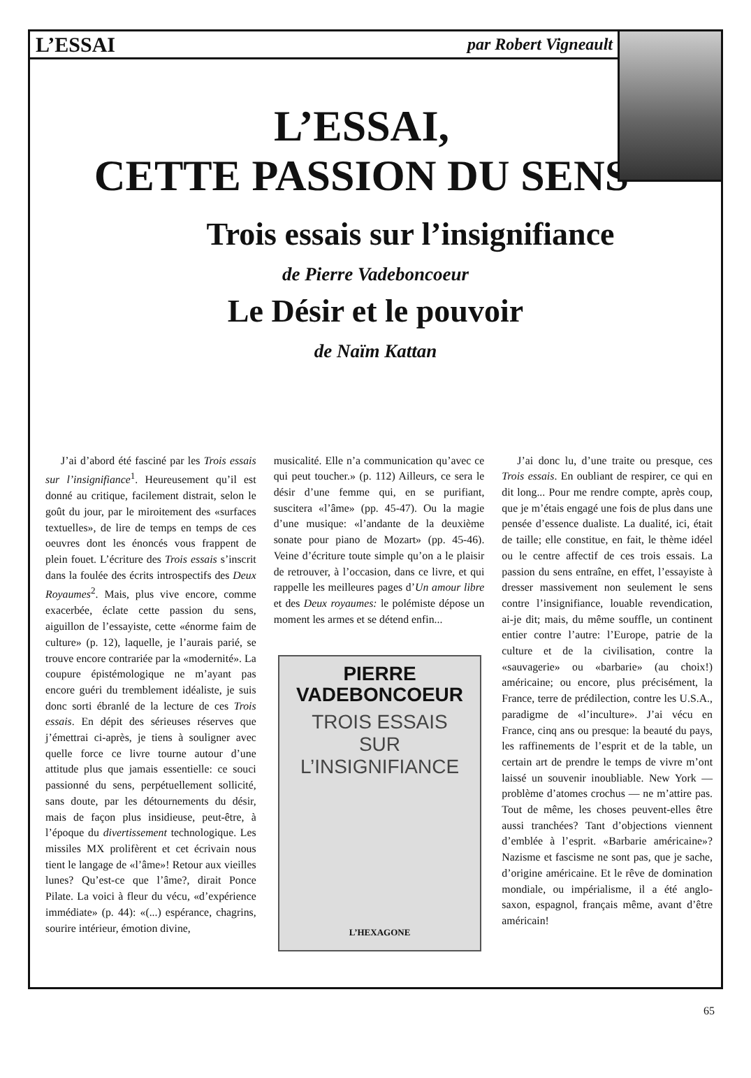L’ESSAI par Robert Vigneault
L’ESSAI,
CETTE PASSION DU SENS
Trois essais sur l’insignifiance
de Pierre Vadeboncoeur
Le Désir et le pouvoir
de Naïm Kattan
J’ai d’abord été fasciné par les Trois essais sur l’insignifiance<sup>1</sup>. Heureusement qu’il est donné au critique, facilement distrait, selon le goût du jour, par le miroitement des «surfaces textuelles», de lire de temps en temps de ces oeuvres dont les énoncés vous frappent de plein fouet. L’écriture des Trois essais s’inscrit dans la foulée des écrits introspectifs des Deux Royaumes<sup>2</sup>. Mais, plus vive encore, comme exacerbée, éclate cette passion du sens, aiguillon de l’essayiste, cette «énorme faim de culture» (p. 12), laquelle, je l’aurais parié, se trouve encore contrariée par la «modernité». La coupure épistémologique ne m’ayant pas encore guéri du tremblement idéaliste, je suis donc sorti ébranlé de la lecture de ces Trois essais. En dépit des sérieuses réserves que j’émettrai ci-après, je tiens à souligner avec quelle force ce livre tourne autour d’une attitude plus que jamais essentielle: ce souci passionné du sens, perpétuellement sollicité, sans doute, par les détournements du désir, mais de façon plus insidieuse, peut-être, à l’époque du divertissement technologique. Les missiles MX prolifèrent et cet écrivain nous tient le langage de «l’âme»! Retour aux vieilles lunes? Qu’est-ce que l’âme?, dirait Ponce Pilate. La voici à fleur du vécu, «d’expérience immédiate» (p. 44): «(...) espérance, chagrins, sourire intérieur, émotion divine,
musicalité. Elle n’a communication qu’avec ce qui peut toucher.» (p. 112) Ailleurs, ce sera le désir d’une femme qui, en se purifiant, suscitera «l’âme» (pp. 45-47). Ou la magie d’une musique: «l’andante de la deuxième sonate pour piano de Mozart» (pp. 45-46). Veine d’écriture toute simple qu’on a le plaisir de retrouver, à l’occasion, dans ce livre, et qui rappelle les meilleures pages d’Un amour libre et des Deux royaumes: le polémiste dépose un moment les armes et se détend enfin...
PIERRE
VADEBONCOEUR
TROIS ESSAIS
SUR
L’INSIGNIFIANCE
L’HEXAGONE
J’ai donc lu, d’une traite ou presque, ces Trois essais. En oubliant de respirer, ce qui en dit long... Pour me rendre compte, après coup, que je m’étais engagé une fois de plus dans une pensée d’essence dualiste. La dualité, ici, était de taille; elle constitue, en fait, le thème idéel ou le centre affectif de ces trois essais. La passion du sens entraîne, en effet, l’essayiste à dresser massivement non seulement le sens contre l’insignifiance, louable revendication, ai-je dit; mais, du même souffle, un continent entier contre l’autre: l’Europe, patrie de la culture et de la civilisation, contre la «sauvagerie» ou «barbarie» (au choix!) américaine; ou encore, plus précisément, la France, terre de prédilection, contre les U.S.A., paradigme de «l’inculture». J’ai vécu en France, cinq ans ou presque: la beauté du pays, les raffinements de l’esprit et de la table, un certain art de prendre le temps de vivre m’ont laissé un souvenir inoubliable. New York — problème d’atomes crochus — ne m’attire pas. Tout de même, les choses peuvent-elles être aussi tranchées? Tant d’objections viennent d’emblée à l’esprit. «Barbarie américaine»? Nazisme et fascisme ne sont pas, que je sache, d’origine américaine. Et le rêve de domination mondiale, ou impérialisme, il a été anglo-saxon, espagnol, français même, avant d’être américain!
65